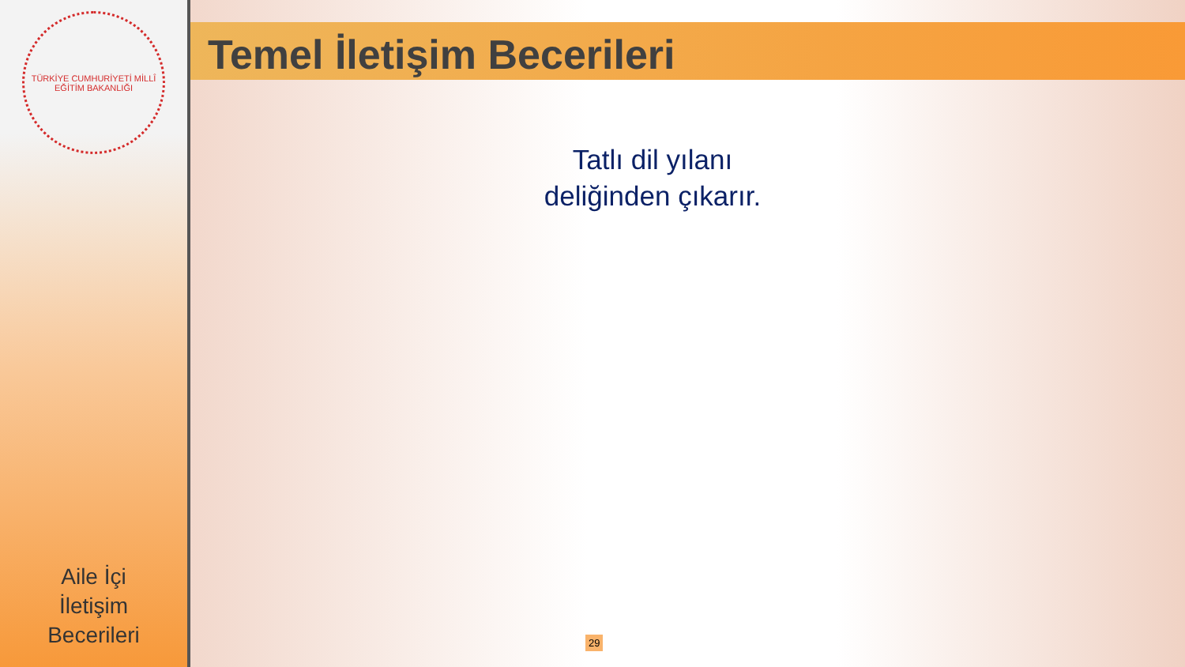TÜRKİYE CUMHURİYETİ MİLLÎ EĞİTİM BAKANLIĞI
Aile İçi
İletişim
Becerileri
Temel İletişim Becerileri
Tatlı dil yılanı
deliğinden çıkarır.
29